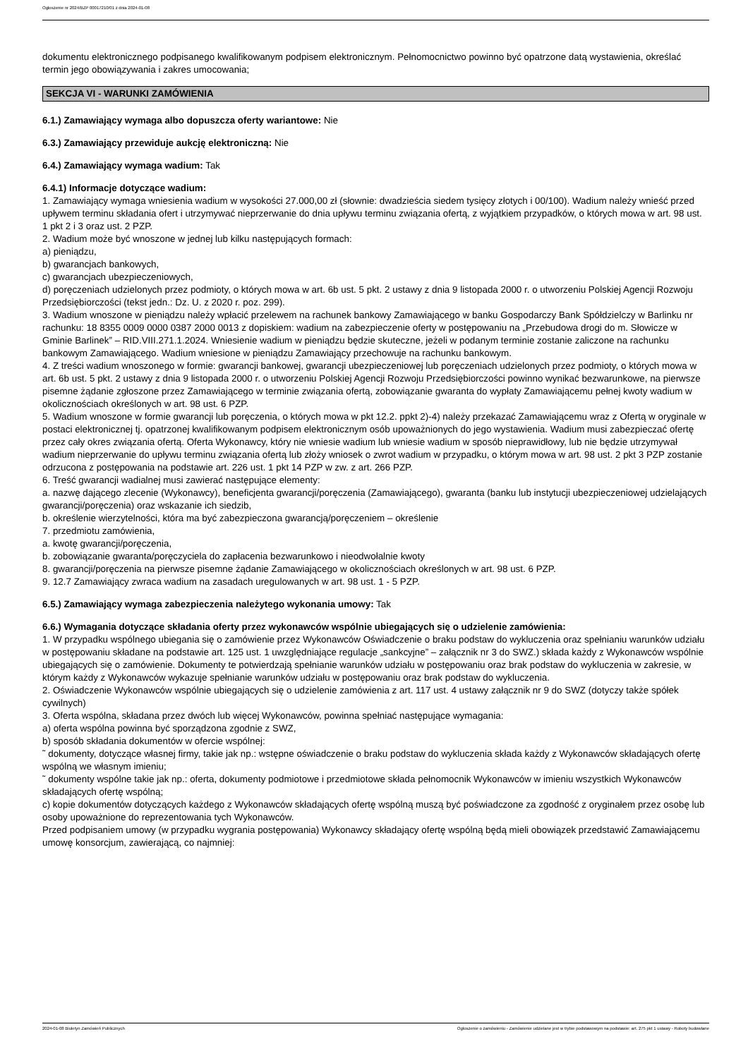Ogłoszenie nr 2024/BZP 00017210/01 z dnia 2024-01-08
dokumentu elektronicznego podpisanego kwalifikowanym podpisem elektronicznym. Pełnomocnictwo powinno być opatrzone datą wystawienia, określać termin jego obowiązywania i zakres umocowania;
SEKCJA VI - WARUNKI ZAMÓWIENIA
6.1.) Zamawiający wymaga albo dopuszcza oferty wariantowe: Nie
6.3.) Zamawiający przewiduje aukcję elektroniczną: Nie
6.4.) Zamawiający wymaga wadium: Tak
6.4.1) Informacje dotyczące wadium:
1. Zamawiający wymaga wniesienia wadium w wysokości 27.000,00 zł (słownie: dwadzieścia siedem tysięcy złotych i 00/100). Wadium należy wnieść przed upływem terminu składania ofert i utrzymywać nieprzerwanie do dnia upływu terminu związania ofertą, z wyjątkiem przypadków, o których mowa w art. 98 ust. 1 pkt 2 i 3 oraz ust. 2 PZP.
2. Wadium może być wnoszone w jednej lub kilku następujących formach:
a) pieniądzu,
b) gwarancjach bankowych,
c) gwarancjach ubezpieczeniowych,
d) poręczeniach udzielonych przez podmioty, o których mowa w art. 6b ust. 5 pkt. 2 ustawy z dnia 9 listopada 2000 r. o utworzeniu Polskiej Agencji Rozwoju Przedsiębiorczości (tekst jedn.: Dz. U. z 2020 r. poz. 299).
3. Wadium wnoszone w pieniądzu należy wpłacić przelewem na rachunek bankowy Zamawiającego w banku Gospodarczy Bank Spółdzielczy w Barlinku nr rachunku: 18 8355 0009 0000 0387 2000 0013 z dopiskiem: wadium na zabezpieczenie oferty w postępowaniu na „Przebudowa drogi do m. Słowicze w Gminie Barlinek” – RID.VIII.271.1.2024. Wniesienie wadium w pieniądzu będzie skuteczne, jeżeli w podanym terminie zostanie zaliczone na rachunku bankowym Zamawiającego. Wadium wniesione w pieniądzu Zamawiający przechowuje na rachunku bankowym.
4. Z treści wadium wnoszonego w formie: gwarancji bankowej, gwarancji ubezpieczeniowej lub poręczeniach udzielonych przez podmioty, o których mowa w art. 6b ust. 5 pkt. 2 ustawy z dnia 9 listopada 2000 r. o utworzeniu Polskiej Agencji Rozwoju Przedsiębiorczości powinno wynikać bezwarunkowe, na pierwsze pisemne żądanie zgłoszone przez Zamawiającego w terminie związania ofertą, zobowiązanie gwaranta do wypłaty Zamawiającemu pełnej kwoty wadium w okolicznościach określonych w art. 98 ust. 6 PZP.
5. Wadium wnoszone w formie gwarancji lub poręczenia, o których mowa w pkt 12.2. ppkt 2)-4) należy przekazać Zamawiającemu wraz z Ofertą w oryginale w postaci elektronicznej tj. opatrzonej kwalifikowanym podpisem elektronicznym osób upoważnionych do jego wystawienia. Wadium musi zabezpieczać ofertę przez cały okres związania ofertą. Oferta Wykonawcy, który nie wniesie wadium lub wniesie wadium w sposób nieprawidłowy, lub nie będzie utrzymywał wadium nieprzerwanie do upływu terminu związania ofertą lub złoży wniosek o zwrot wadium w przypadku, o którym mowa w art. 98 ust. 2 pkt 3 PZP zostanie odrzucona z postępowania na podstawie art. 226 ust. 1 pkt 14 PZP w zw. z art. 266 PZP.
6. Treść gwarancji wadialnej musi zawierać następujące elementy:
a. nazwę dającego zlecenie (Wykonawcy), beneficjenta gwarancji/poręczenia (Zamawiającego), gwaranta (banku lub instytucji ubezpieczeniowej udzielających gwarancji/poręczenia) oraz wskazanie ich siedzib,
b. określenie wierzytelności, która ma być zabezpieczona gwarancją/poręczeniem – określenie
7. przedmiotu zamówienia,
a. kwotę gwarancji/poręczenia,
b. zobowiązanie gwaranta/poręczyciela do zapłacenia bezwarunkowo i nieodwołalnie kwoty
8. gwarancji/poręczenia na pierwsze pisemne żądanie Zamawiającego w okolicznościach określonych w art. 98 ust. 6 PZP.
9. 12.7 Zamawiający zwraca wadium na zasadach uregulowanych w art. 98 ust. 1 - 5 PZP.
6.5.) Zamawiający wymaga zabezpieczenia należytego wykonania umowy: Tak
6.6.) Wymagania dotyczące składania oferty przez wykonawców wspólnie ubiegających się o udzielenie zamówienia:
1. W przypadku wspólnego ubiegania się o zamówienie przez Wykonawców Oświadczenie o braku podstaw do wykluczenia oraz spełnianiu warunków udziału w postępowaniu składane na podstawie art. 125 ust. 1 uwzględniające regulacje „sankcyjne” – załącznik nr 3 do SWZ.) składa każdy z Wykonawców wspólnie ubiegających się o zamówienie. Dokumenty te potwierdzają spełnianie warunków udziału w postępowaniu oraz brak podstaw do wykluczenia w zakresie, w którym każdy z Wykonawców wykazuje spełnianie warunków udziału w postępowaniu oraz brak podstaw do wykluczenia.
2. Oświadczenie Wykonawców wspólnie ubiegających się o udzielenie zamówienia z art. 117 ust. 4 ustawy załącznik nr 9 do SWZ (dotyczy także spółek cywilnych)
3. Oferta wspólna, składana przez dwóch lub więcej Wykonawców, powinna spełniać następujące wymagania:
a) oferta wspólna powinna być sporządzona zgodnie z SWZ,
b) sposób składania dokumentów w ofercie wspólnej:
˜ dokumenty, dotyczące własnej firmy, takie jak np.: wstępne oświadczenie o braku podstaw do wykluczenia składa każdy z Wykonawców składających ofertę wspólną we własnym imieniu;
˜ dokumenty wspólne takie jak np.: oferta, dokumenty podmiotowe i przedmiotowe składa pełnomocnik Wykonawców w imieniu wszystkich Wykonawców składających ofertę wspólną;
c) kopie dokumentów dotyczących każdego z Wykonawców składających ofertę wspólną muszą być poświadczone za zgodność z oryginałem przez osobę lub osoby upoważnione do reprezentowania tych Wykonawców.
Przed podpisaniem umowy (w przypadku wygrania postępowania) Wykonawcy składający ofertę wspólną będą mieli obowiązek przedstawić Zamawiającemu umowę konsorcjum, zawierającą, co najmniej:
2024-01-08 Biuletyn Zamówień Publicznych Ogłoszenie o zamówieniu - Zamówienie udzielane jest w trybie podstawowym na podstawie: art. 275 pkt 1 ustawy - Roboty budowlane